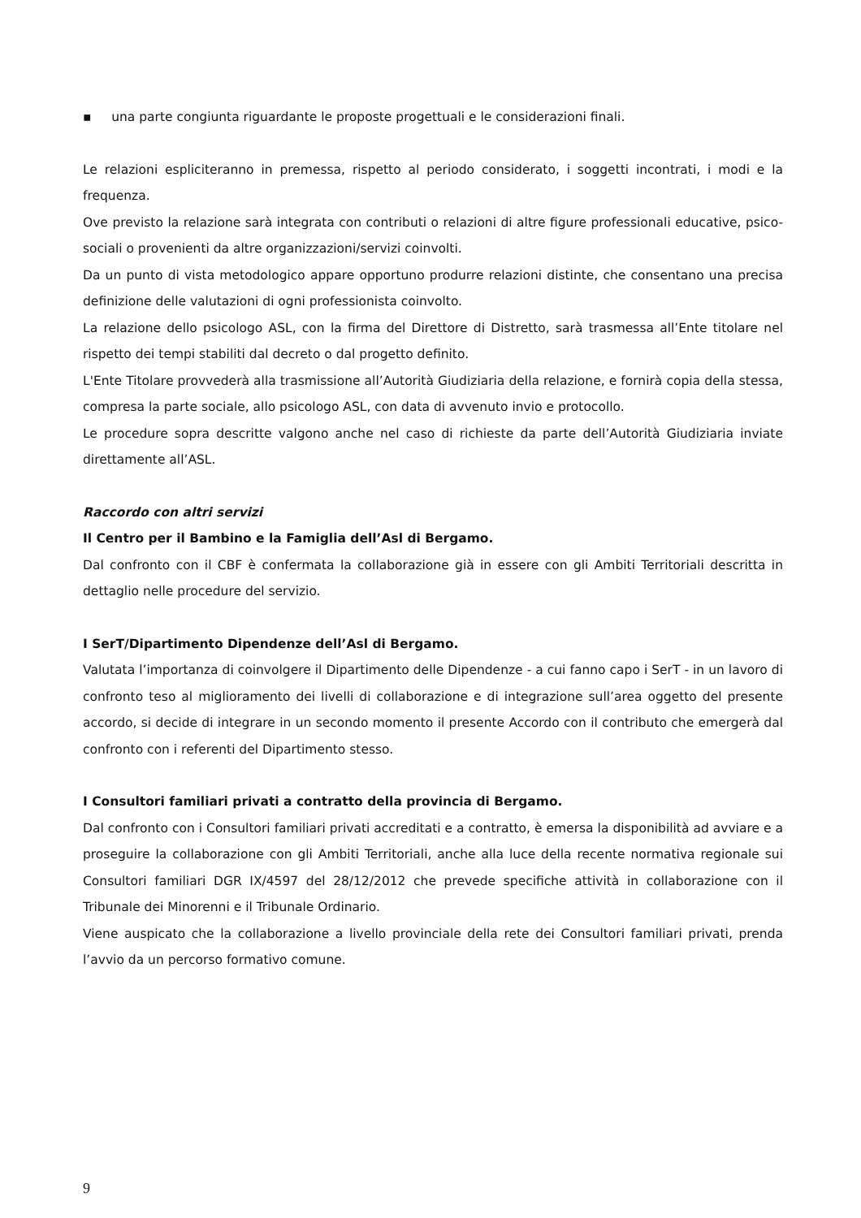▪ una parte congiunta riguardante le proposte progettuali e le considerazioni finali.
Le relazioni espliciteranno in premessa, rispetto al periodo considerato, i soggetti incontrati, i modi e la frequenza.
Ove previsto la relazione sarà integrata con contributi o relazioni di altre figure professionali educative, psico-sociali o provenienti da altre organizzazioni/servizi coinvolti.
Da un punto di vista metodologico appare opportuno produrre relazioni distinte, che consentano una precisa definizione delle valutazioni di ogni professionista coinvolto.
La relazione dello psicologo ASL, con la firma del Direttore di Distretto, sarà trasmessa all’Ente titolare nel rispetto dei tempi stabiliti dal decreto o dal progetto definito.
L'Ente Titolare provvederà alla trasmissione all’Autorità Giudiziaria della relazione, e fornirà copia della stessa, compresa la parte sociale, allo psicologo ASL, con data di avvenuto invio e protocollo.
Le procedure sopra descritte valgono anche nel caso di richieste da parte dell’Autorità Giudiziaria inviate direttamente all’ASL.
Raccordo con altri servizi
Il Centro per il Bambino e la Famiglia dell’Asl di Bergamo.
Dal confronto con il CBF è confermata la collaborazione già in essere con gli Ambiti Territoriali descritta in dettaglio nelle procedure del servizio.
I SerT/Dipartimento Dipendenze dell’Asl di Bergamo.
Valutata l’importanza di coinvolgere il Dipartimento delle Dipendenze - a cui fanno capo i SerT - in un lavoro di confronto teso al miglioramento dei livelli di collaborazione e di integrazione sull’area oggetto del presente accordo, si decide di integrare in un secondo momento il presente Accordo con il contributo che emergerà dal confronto con i referenti del Dipartimento stesso.
I Consultori familiari privati a contratto della provincia di Bergamo.
Dal confronto con i Consultori familiari privati accreditati e a contratto, è emersa la disponibilità ad avviare e a proseguire la collaborazione con gli Ambiti Territoriali, anche alla luce della recente normativa regionale sui Consultori familiari DGR IX/4597 del 28/12/2012 che prevede specifiche attività in collaborazione con il Tribunale dei Minorenni e il Tribunale Ordinario.
Viene auspicato che la collaborazione a livello provinciale della rete dei Consultori familiari privati, prenda l’avvio da un percorso formativo comune.
9